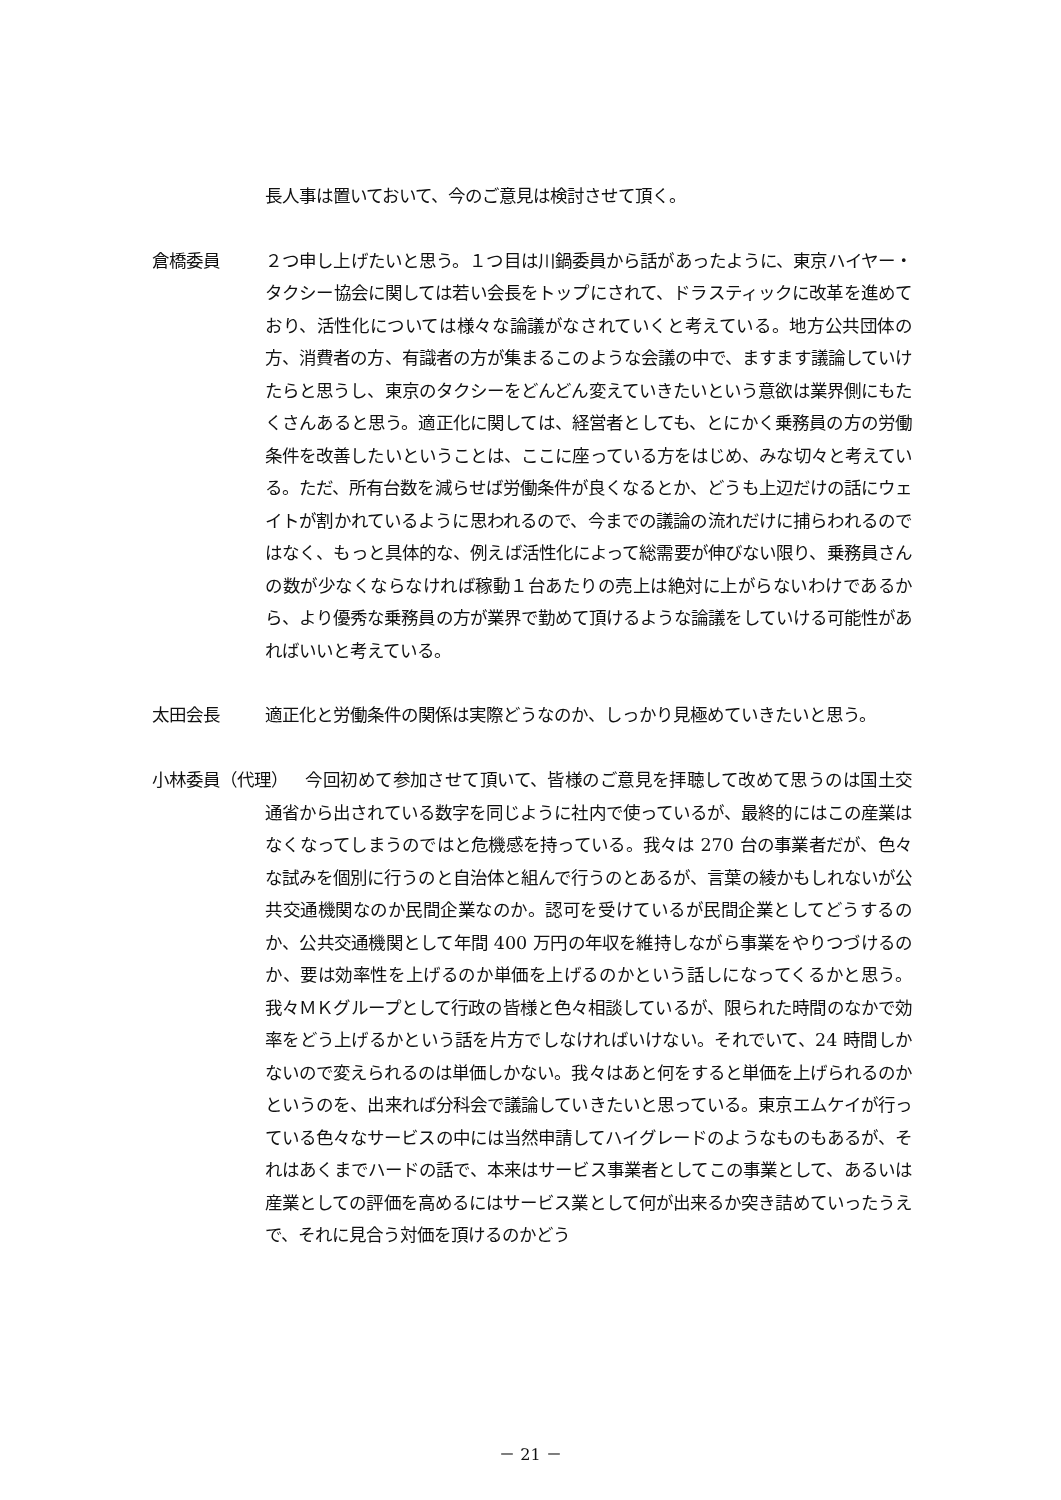長人事は置いておいて、今のご意見は検討させて頂く。
倉橋委員 ２つ申し上げたいと思う。１つ目は川鍋委員から話があったように、東京ハイヤー・タクシー協会に関しては若い会長をトップにされて、ドラスティックに改革を進めており、活性化については様々な論議がなされていくと考えている。地方公共団体の方、消費者の方、有識者の方が集まるこのような会議の中で、ますます議論していけたらと思うし、東京のタクシーをどんどん変えていきたいという意欲は業界側にもたくさんあると思う。適正化に関しては、経営者としても、とにかく乗務員の方の労働条件を改善したいということは、ここに座っている方をはじめ、みな切々と考えている。ただ、所有台数を減らせば労働条件が良くなるとか、どうも上辺だけの話にウェイトが割かれているように思われるので、今までの議論の流れだけに捕らわれるのではなく、もっと具体的な、例えば活性化によって総需要が伸びない限り、乗務員さんの数が少なくならなければ稼動１台あたりの売上は絶対に上がらないわけであるから、より優秀な乗務員の方が業界で勤めて頂けるような論議をしていける可能性があればいいと考えている。
太田会長 適正化と労働条件の関係は実際どうなのか、しっかり見極めていきたいと思う。
小林委員（代理）
今回初めて参加させて頂いて、皆様のご意見を拝聴して改めて思うのは国土交通省から出されている数字を同じように社内で使っているが、最終的にはこの産業はなくなってしまうのではと危機感を持っている。我々は 270 台の事業者だが、色々な試みを個別に行うのと自治体と組んで行うのとあるが、言葉の綾かもしれないが公共交通機関なのか民間企業なのか。認可を受けているが民間企業としてどうするのか、公共交通機関として年間 400 万円の年収を維持しながら事業をやりつづけるのか、要は効率性を上げるのか単価を上げるのかという話しになってくるかと思う。我々ＭＫグループとして行政の皆様と色々相談しているが、限られた時間のなかで効率をどう上げるかという話を片方でしなければいけない。それでいて、24 時間しかないので変えられるのは単価しかない。我々はあと何をすると単価を上げられるのかというのを、出来れば分科会で議論していきたいと思っている。東京エムケイが行っている色々なサービスの中には当然申請してハイグレードのようなものもあるが、それはあくまでハードの話で、本来はサービス事業者としてこの事業として、あるいは産業としての評価を高めるにはサービス業として何が出来るか突き詰めていったうえで、それに見合う対価を頂けるのかどう
－ 21 －